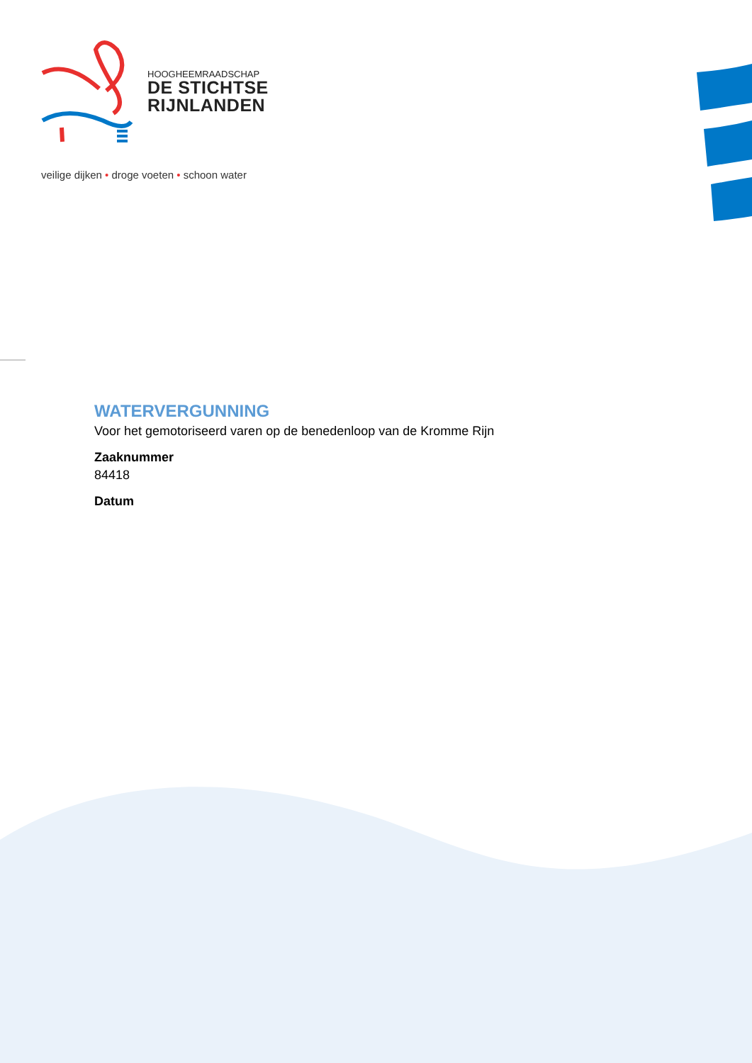HOOGHEEMRAADSCHAP
DE STICHTSE
RIJNLANDEN
veilige dijken • droge voeten • schoon water
WATERVERGUNNING
Voor het gemotoriseerd varen op de benedenloop van de Kromme Rijn
Zaaknummer
84418
Datum